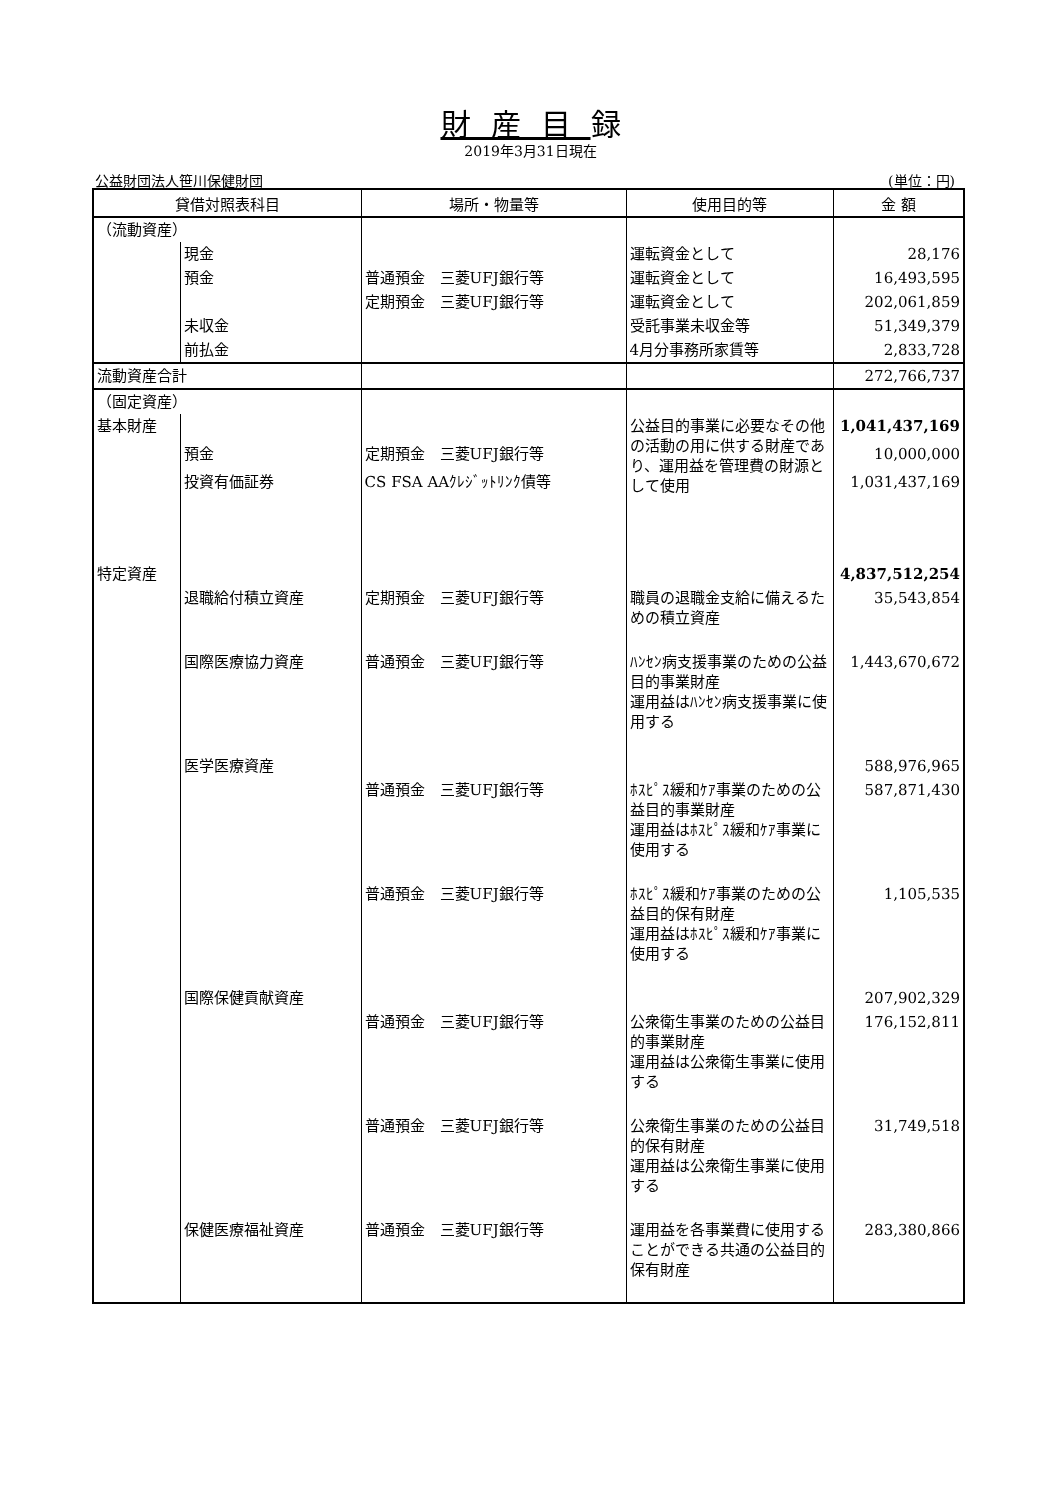財産目録
2019年3月31日現在
公益財団法人笹川保健財団 (単位：円)
| 貸借対照表科目 | | 場所・物量等 | 使用目的等 | 金 額 |
| --- | --- | --- | --- | --- |
| （流動資産） | | | | |
| | 現金 | | 運転資金として | 28,176 |
| | 預金 | 普通預金 三菱UFJ銀行等 | 運転資金として | 16,493,595 |
| | | 定期預金 三菱UFJ銀行等 | 運転資金として | 202,061,859 |
| | 未収金 | | 受託事業未収金等 | 51,349,379 |
| | 前払金 | | 4月分事務所家賃等 | 2,833,728 |
| 流動資産合計 | | | | 272,766,737 |
| （固定資産） | | | | |
| 基本財産 | | | 公益目的事業に必要なその他の活動の用に供する財産であり、運用益を管理費の財源として使用 | 1,041,437,169 |
| | 預金 | 定期預金 三菱UFJ銀行等 | | 10,000,000 |
| | 投資有価証券 | CS FSA AAｸﾚｼﾞｯﾄﾘﾝｸ債等 | | 1,031,437,169 |
| 特定資産 | | | | 4,837,512,254 |
| | 退職給付積立資産 | 定期預金 三菱UFJ銀行等 | 職員の退職金支給に備えるための積立資産 | 35,543,854 |
| | 国際医療協力資産 | 普通預金 三菱UFJ銀行等 | ﾊﾝｾﾝ病支援事業のための公益目的事業財産 運用益はﾊﾝｾﾝ病支援事業に使用する | 1,443,670,672 |
| | 医学医療資産 | | | 588,976,965 |
| | | 普通預金 三菱UFJ銀行等 | ﾎｽﾋﾟｽ緩和ｹｱ事業のための公益目的事業財産 運用益はﾎｽﾋﾟｽ緩和ｹｱ事業に使用する | 587,871,430 |
| | | 普通預金 三菱UFJ銀行等 | ﾎｽﾋﾟｽ緩和ｹｱ事業のための公益目的保有財産 運用益はﾎｽﾋﾟｽ緩和ｹｱ事業に使用する | 1,105,535 |
| | 国際保健貢献資産 | | | 207,902,329 |
| | | 普通預金 三菱UFJ銀行等 | 公衆衛生事業のための公益目的事業財産 運用益は公衆衛生事業に使用する | 176,152,811 |
| | | 普通預金 三菱UFJ銀行等 | 公衆衛生事業のための公益目的保有財産 運用益は公衆衛生事業に使用する | 31,749,518 |
| | 保健医療福祉資産 | 普通預金 三菱UFJ銀行等 | 運用益を各事業費に使用することができる共通の公益目的保有財産 | 283,380,866 |